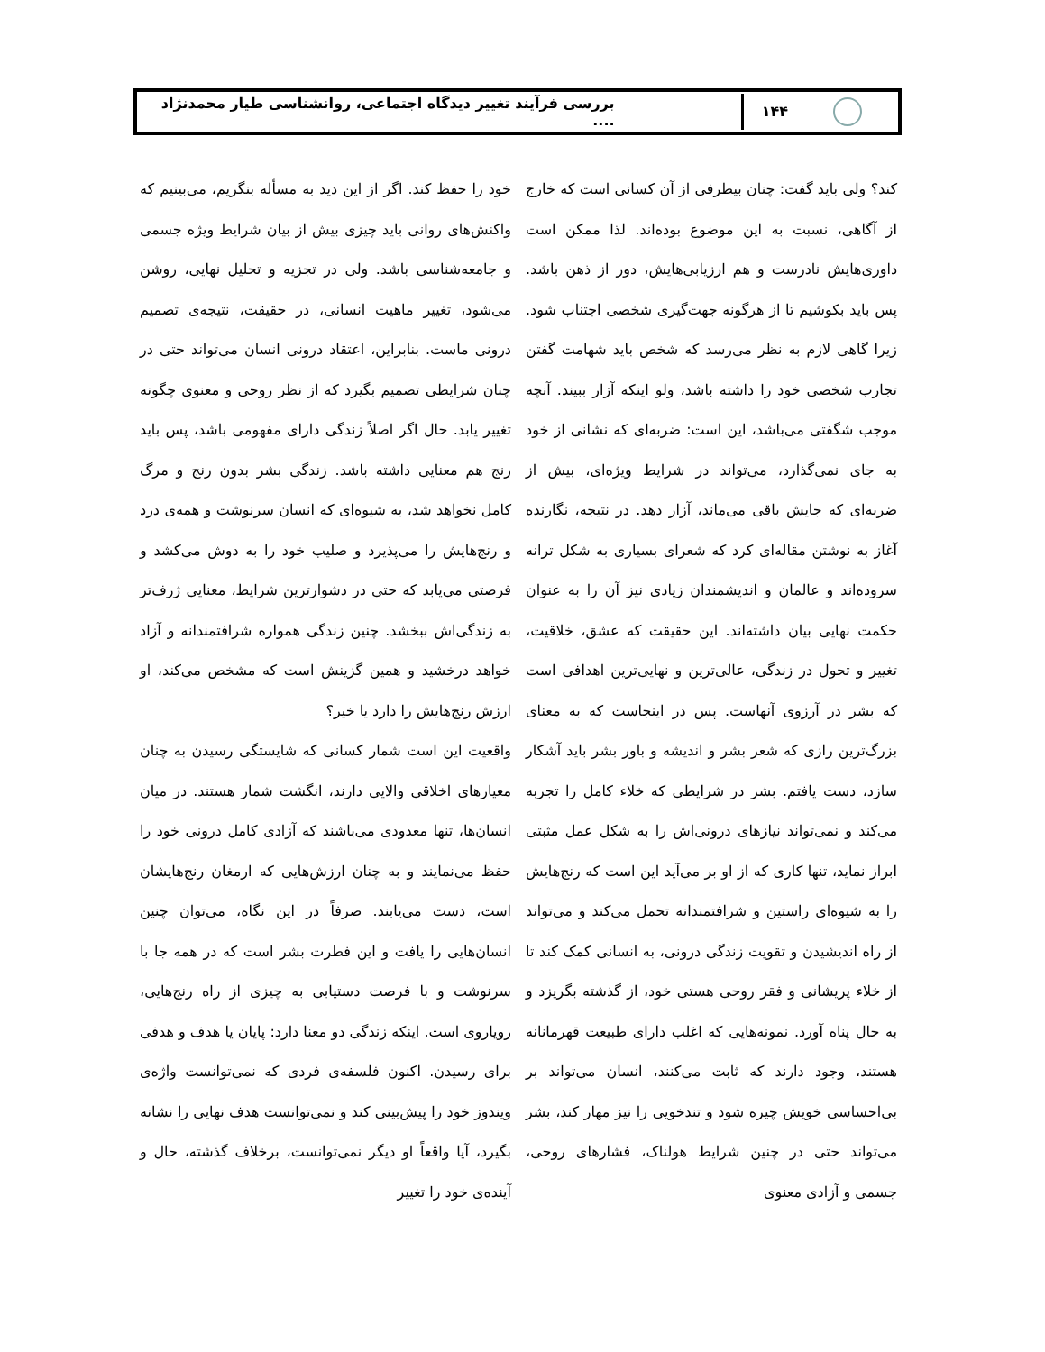۱۴۴
بررسی فرآیند تغییر دیدگاه اجتماعی، روانشناسی طیار محمدنژاد ....
کند؟ ولی باید گفت: چنان بیطرفی از آن کسانی است که خارج از آگاهی، نسبت به این موضوع بوده‌اند. لذا ممکن است داوری‌هایش نادرست و هم ارزیابی‌هایش، دور از ذهن باشد. پس باید بکوشیم تا از هرگونه جهت‌گیری شخصی اجتناب شود. زیرا گاهی لازم به نظر می‌رسد که شخص باید شهامت گفتن تجارب شخصی خود را داشته باشد، ولو اینکه آزار ببیند. آنچه موجب شگفتی می‌باشد، این است: ضربه‌ای که نشانی از خود به جای نمی‌گذارد، می‌تواند در شرایط ویژه‌ای، بیش از ضربه‌ای که جایش باقی می‌ماند، آزار دهد. در نتیجه، نگارنده آغاز به نوشتن مقاله‌ای کرد که شعرای بسیاری به شکل ترانه سروده‌اند و عالمان و اندیشمندان زیادی نیز آن را به عنوان حکمت نهایی بیان داشته‌اند. این حقیقت که عشق، خلاقیت، تغییر و تحول در زندگی، عالی‌ترین و نهایی‌ترین اهدافی است که بشر در آرزوی آنهاست. پس در اینجاست که به معنای بزرگ‌ترین رازی که شعر بشر و اندیشه و باور بشر باید آشکار سازد، دست یافتم. بشر در شرایطی که خلاء کامل را تجربه می‌کند و نمی‌تواند نیازهای درونی‌اش را به شکل عمل مثبتی ابراز نماید، تنها کاری که از او بر می‌آید این است که رنج‌هایش را به شیوه‌ای راستین و شرافتمندانه تحمل می‌کند و می‌تواند از راه اندیشیدن و تقویت زندگی درونی، به انسانی کمک کند تا از خلاء پریشانی و فقر روحی هستی خود، از گذشته بگریزد و به حال پناه آورد. نمونه‌هایی که اغلب دارای طبیعت قهرمانانه هستند، وجود دارند که ثابت می‌کنند، انسان می‌تواند بر بی‌احساسی خویش چیره شود و تندخویی را نیز مهار کند، بشر می‌تواند حتی در چنین شرایط هولناک، فشارهای روحی، جسمی و آزادی معنوی
خود را حفظ کند. اگر از این دید به مسأله بنگریم، می‌بینیم که واکنش‌های روانی باید چیزی بیش از بیان شرایط ویژه جسمی و جامعه‌شناسی باشد. ولی در تجزیه و تحلیل نهایی، روشن می‌شود، تغییر ماهیت انسانی، در حقیقت، نتیجه‌ی تصمیم درونی ماست. بنابراین، اعتقاد درونی انسان می‌تواند حتی در چنان شرایطی تصمیم بگیرد که از نظر روحی و معنوی چگونه تغییر یابد. حال اگر اصلاً زندگی دارای مفهومی باشد، پس باید رنج هم معنایی داشته باشد. زندگی بشر بدون رنج و مرگ کامل نخواهد شد، به شیوه‌ای که انسان سرنوشت و همه‌ی درد و رنج‌هایش را می‌پذیرد و صلیب خود را به دوش می‌کشد و فرصتی می‌یابد که حتی در دشوارترین شرایط، معنایی ژرف‌تر به زندگی‌اش ببخشد. چنین زندگی همواره شرافتمندانه و آزاد خواهد درخشید و همین گزینش است که مشخص می‌کند، او ارزش رنج‌هایش را دارد یا خیر؟
واقعیت این است شمار کسانی که شایستگی رسیدن به چنان معیارهای اخلاقی والایی دارند، انگشت شمار هستند. در میان انسان‌ها، تنها معدودی می‌باشند که آزادی کامل درونی خود را حفظ می‌نمایند و به چنان ارزش‌هایی که ارمغان رنج‌هایشان است، دست می‌یابند. صرفاً در این نگاه، می‌توان چنین انسان‌هایی را یافت و این فطرت بشر است که در همه جا با سرنوشت و با فرصت دستیابی به چیزی از راه رنج‌هایی، رویاروی است. اینکه زندگی دو معنا دارد: پایان یا هدف و هدفی برای رسیدن. اکنون فلسفه‌ی فردی که نمی‌توانست واژه‌ی ویندوز خود را پیش‌بینی کند و نمی‌توانست هدف نهایی را نشانه بگیرد، آیا واقعاً او دیگر نمی‌توانست، برخلاف گذشته، حال و آینده‌ی خود را تغییر